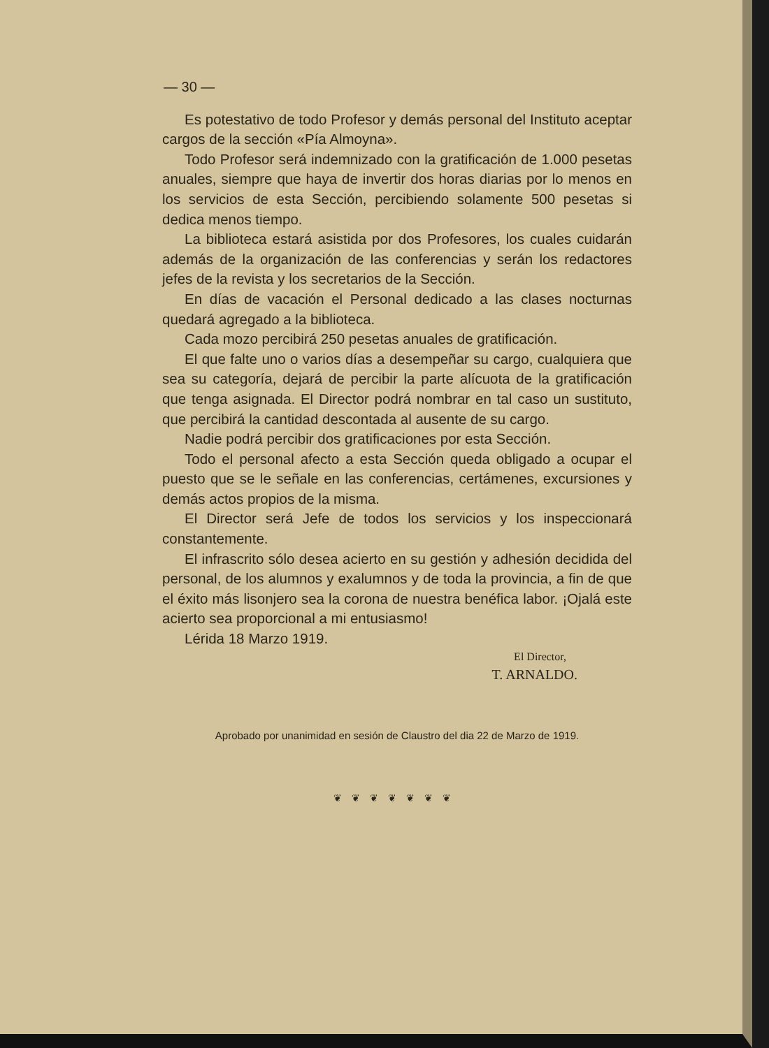— 30 —
Es potestativo de todo Profesor y demás personal del Instituto aceptar cargos de la sección «Pía Almoyna».
Todo Profesor será indemnizado con la gratificación de 1.000 pesetas anuales, siempre que haya de invertir dos horas diarias por lo menos en los servicios de esta Sección, percibiendo solamente 500 pesetas si dedica menos tiempo.
La biblioteca estará asistida por dos Profesores, los cuales cuidarán además de la organización de las conferencias y serán los redactores jefes de la revista y los secretarios de la Sección.
En días de vacación el Personal dedicado a las clases nocturnas quedará agregado a la biblioteca.
Cada mozo percibirá 250 pesetas anuales de gratificación.
El que falte uno o varios días a desempeñar su cargo, cualquiera que sea su categoría, dejará de percibir la parte alícuota de la gratificación que tenga asignada. El Director podrá nombrar en tal caso un sustituto, que percibirá la cantidad descontada al ausente de su cargo.
Nadie podrá percibir dos gratificaciones por esta Sección.
Todo el personal afecto a esta Sección queda obligado a ocupar el puesto que se le señale en las conferencias, certámenes, excursiones y demás actos propios de la misma.
El Director será Jefe de todos los servicios y los inspeccionará constantemente.
El infrascrito sólo desea acierto en su gestión y adhesión decidida del personal, de los alumnos y exalumnos y de toda la provincia, a fin de que el éxito más lisonjero sea la corona de nuestra benéfica labor. ¡Ojalá este acierto sea proporcional a mi entusiasmo!
Lérida 18 Marzo 1919.
El Director,
T. ARNALDO.
Aprobado por unanimidad en sesión de Claustro del dia 22 de Marzo de 1919.
❦❦❦❦❦❦❦